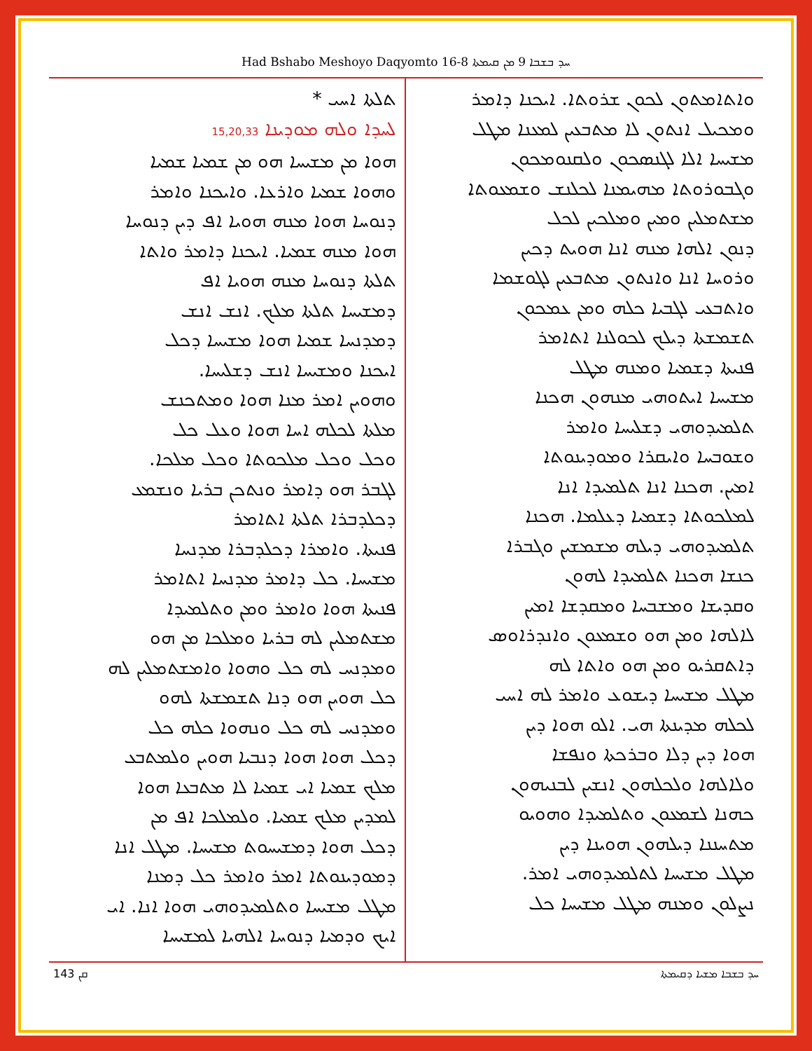Had Bshabo Meshoyo Daqyomto 16-8 ܚܕ ܒܫܒܐ 9 ܡܢ ܩܝܡܬܐ
ܘܐܬܐܡܬܘܢ ܠܟܘܢ ܫܪܘܬܐ. ܐܝܟܢܐ ܕܐܡܪ
ܘܡܟܝܠ ܐܢܬܘܢ ܠܐ ܡܬܒܥܝܢ ܠܡܥܢܐ ܡܛܠ
ܡܫܝܚܐ ܐܠܐ ܠܓܢܣܟܘܢ ܘܠܩܢܘܡܟܘܢ
ܘܓܒܘܪܘܬܐ ܡܗܝܡܢܐ ܠܟܠܢܫ ܘܫܡܥܘܬܐ
ܡܫܬܡܠܝܢ ܘܡܝܢ ܘܡܠܟܝܢ ܠܟܠ
ܕܢܘܢ ܐܠܗܐ ܡܢܗ ܐܢܐ ܗܘܝܬ ܕܟܝܢ
ܘܪܘܚܐ ܐܢܐ ܘܐܢܬܘܢ ܡܬܒܥܝܢ ܠܓܘܫܡܐ
ܘܐܬܒܥܝ ܠܓܒܝܐ ܟܠܗ ܘܡܢ ܥܡܟܘܢ
ܬܫܡܫܬܐ ܕܝܠܟ ܠܟܘܠܢܐ ܐܬܐܡܪ
ܦܢܝܬܐ ܕܫܡܝܐ ܘܡܢܗ ܡܛܠ
ܡܫܝܚܐ ܐܝܬܘܗܝ ܡܢܗܘܢ ܗܟܢܐ
ܬܠܡܝܕܘܗܝ ܕܫܠܝܚܐ ܘܐܡܪ
ܘܫܘܒܚܐ ܘܐܝܩܪܐ ܘܡܘܕܝܢܘܬܐ
ܐܡܝܢ. ܗܟܢܐ ܐܢܐ ܬܠܡܝܕܐ ܐܢܐ
ܠܡܠܟܘܬܐ ܕܫܡܝܐ ܕܥܠܡܐ. ܗܟܢܐ
ܬܠܡܝܕܘܗܝ ܕܝܠܗ ܡܫܡܫܝܢ ܘܓܒܪܐ
ܟܢܫܐ ܗܟܢܐ ܬܠܡܝܕܐ ܠܗܘܢ
ܘܩܕܝܫܐ ܘܡܫܒܚܐ ܘܡܩܕܫܐ ܐܡܝܢ
ܠܐܠܗܐ ܘܡܢ ܗܘ ܘܫܡܥܘܢ ܘܐܢܕܪܐܘܣ
ܕܐܬܩܪܝܘ ܘܡܢ ܗܘ ܘܐܬܐ ܠܗ
ܡܛܠ ܡܫܝܚܐ ܕܝܫܘܥ ܘܐܡܪ ܠܗ ܐܚܝ
ܠܟܠܗ ܡܕܝܢܬܐ ܗܝ. ܐܠܘ ܗܘܐ ܕܝܢ
ܗܘܐ ܕܝܢ ܕܠܐ ܘܒܪܟܬܐ ܘܢܦܫܐ
ܘܠܐܠܗܐ ܘܠܟܠܗܘܢ ܐܢܫܝܢ ܠܒܢܝܗܘܢ
ܟܗܢܐ ܠܫܡܥܘܢ ܘܬܠܡܝܕܐ ܘܗܘܝܘ
ܡܬܚܢܢܐ ܕܝܠܗܘܢ ܗܘܝܢܐ ܕܝܢ
ܡܛܠ ܡܫܝܚܐ ܠܬܠܡܝܕܘܗܝ ܐܡܪ.
ܢܨܠܘܢ ܘܡܢܗ ܡܛܠ ܡܫܝܚܐ ܟܠ
ܬܠܬܐ ܐܚܝ *
ܠܚܕܐ ܘܠܗ ܡܘܕܝܢܐ 15,20,33
ܗܘܐ ܡܢ ܡܫܝܚܐ ܗܘ ܡܢ ܫܡܝܐ ܫܡܝܐ
ܘܗܘܐ ܫܡܝܐ ܘܐܪܥܐ. ܘܐܝܟܢܐ ܘܐܡܪ
ܕܢܘܚܐ ܗܘܐ ܡܢܗ ܗܘܝܐ ܐܦ ܕܝܢ ܕܢܘܚܐ
ܗܘܐ ܡܢܗ ܫܡܝܐ. ܐܝܟܢܐ ܕܐܡܪ ܘܐܬܐ
ܬܠܬܐ ܕܢܘܚܐ ܡܢܗ ܗܘܝܐ ܐܦ
ܕܡܫܝܚܐ ܬܠܬܐ ܡܠܟ. ܐܢܫ ܐܢܫ
ܕܡܕܢܚܐ ܫܡܝܐ ܗܘܐ ܡܫܝܚܐ ܕܟܠ
ܐܝܟܢܐ ܘܡܫܝܚܐ ܐܢܫ ܕܫܠܝܚܐ.
ܘܗܘܝܢ ܐܡܪ ܡܢܐ ܗܘܐ ܘܡܬܟܢܫ
ܡܠܬܐ ܠܟܠܗ ܐܚܐ ܗܘܐ ܘܥܠ ܟܠ
ܘܟܠ ܘܟܠ ܡܠܟܘܬܐ ܘܟܠ ܡܠܟܐ.
ܠܓܒܪ ܗܘ ܕܐܡܪ ܘܢܬܟܢ ܒܪܝܐ ܘܢܫܡܥ
ܕܟܠܕܒܪܐ ܬܠܬܐ ܐܬܐܡܪ
ܦܢܝܬܐ. ܘܐܡܪܐ ܕܟܠܕܒܪܐ ܡܕܢܚܐ
ܡܫܝܚܐ. ܟܠ ܕܐܡܪ ܡܕܢܚܐ ܐܬܐܡܪ
ܦܢܝܬܐ ܗܘܐ ܘܐܡܪ ܘܡܢ ܘܬܠܡܝܕܐ
ܡܫܬܡܠܝܢ ܠܗ ܒܪܝܐ ܘܡܠܟܐ ܡܢ ܗܘ
ܘܡܕܢܚ ܠܗ ܟܠ ܘܗܘܐ ܘܐܡܫܬܡܠܝܢ ܠܗ
ܟܠ ܗܘܝܢ ܗܘ ܕܢܐ ܬܫܡܫܬܐ ܠܗܘ
ܘܡܕܢܚ ܠܗ ܟܠ ܘܢܗܘܐ ܟܠܗ ܟܠ
ܕܟܠ ܗܘܐ ܗܘܐ ܕܢܒܝܐ ܗܘܝܢ ܘܠܡܬܒܥ
ܡܠܟ ܫܡܝܐ ܐܝ ܫܡܝܐ ܠܐ ܡܬܒܥܐ ܗܘܐ
ܠܡܕܝܢ ܡܠܟ ܫܡܝܐ. ܘܠܡܠܟܐ ܐܦ ܡܢ
ܕܟܠ ܗܘܐ ܕܡܫܝܚܘܬ ܡܫܝܚܐ. ܡܛܠ ܐܢܐ
ܕܡܘܕܝܢܘܬܐ ܐܡܪ ܘܐܡܪ ܟܠ ܕܡܢܐ
ܡܛܠ ܡܫܝܚܐ ܘܬܠܡܝܕܘܗܝ ܗܘܐ ܐܢܐ. ܐܝ
ܐܝܟ ܘܕܡܝܐ ܕܢܘܚܐ ܐܠܗܝܐ ܠܡܫܝܚܐ
ܩܢ 143 ܚܕ ܒܫܒܐ ܡܫܝܐ ܕܩܝܡܬܐ